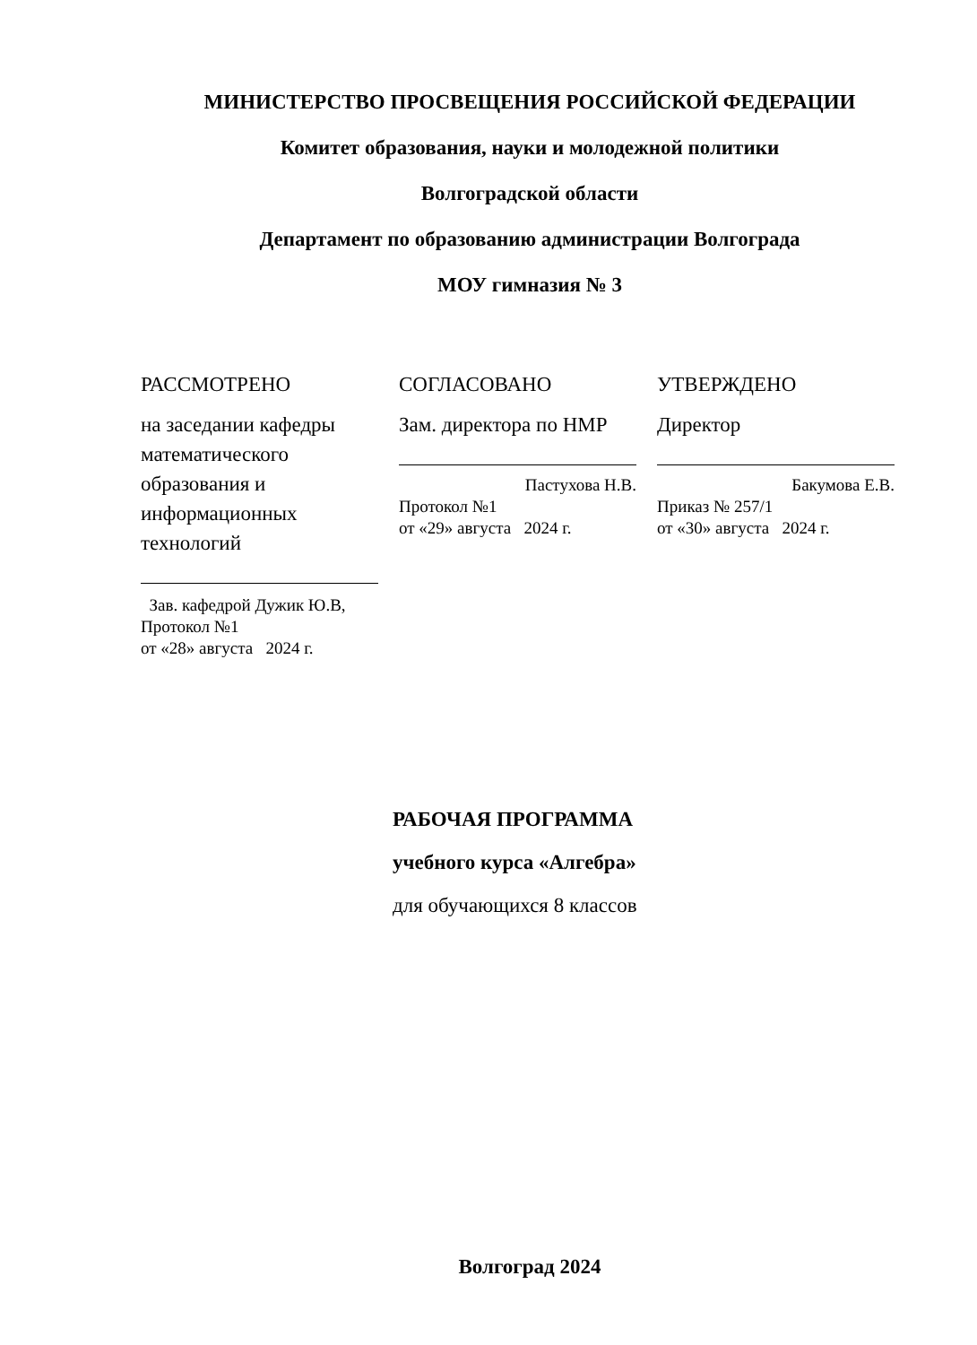МИНИСТЕРСТВО ПРОСВЕЩЕНИЯ РОССИЙСКОЙ ФЕДЕРАЦИИ
Комитет образования, науки и молодежной политики
Волгоградской области
Департамент по образованию администрации Волгограда
МОУ гимназия № 3
РАССМОТРЕНО
на заседании кафедры математического образования и информационных технологий
Зав. кафедрой Дужик Ю.В,
Протокол №1
от «28» августа 2024 г.
СОГЛАСОВАНО
Зам. директора по НМР
Пастухова Н.В.
Протокол №1
от «29» августа 2024 г.
УТВЕРЖДЕНО
Директор
Бакумова Е.В.
Приказ № 257/1
от «30» августа 2024 г.
РАБОЧАЯ ПРОГРАММА
учебного курса «Алгебра»
для обучающихся 8 классов
Волгоград 2024